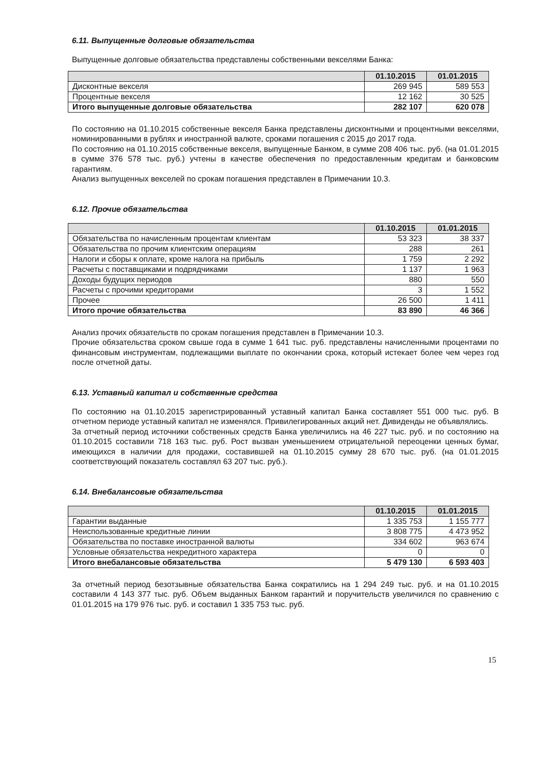6.11. Выпущенные долговые обязательства
Выпущенные долговые обязательства представлены собственными векселями Банка:
| | 01.10.2015 | 01.01.2015 |
| --- | --- | --- |
| Дисконтные векселя | 269 945 | 589 553 |
| Процентные векселя | 12 162 | 30 525 |
| Итого выпущенные долговые обязательства | 282 107 | 620 078 |
По состоянию на 01.10.2015 собственные векселя Банка представлены дисконтными и процентными векселями, номинированными в рублях и иностранной валюте, сроками погашения с 2015 до 2017 года.
По состоянию на 01.10.2015 собственные векселя, выпущенные Банком, в сумме 208 406 тыс. руб. (на 01.01.2015 в сумме 376 578 тыс. руб.) учтены в качестве обеспечения по предоставленным кредитам и банковским гарантиям.
Анализ выпущенных векселей по срокам погашения представлен в Примечании 10.3.
6.12. Прочие обязательства
| | 01.10.2015 | 01.01.2015 |
| --- | --- | --- |
| Обязательства по начисленным процентам клиентам | 53 323 | 38 337 |
| Обязательства по прочим клиентским операциям | 288 | 261 |
| Налоги и сборы к оплате, кроме налога на прибыль | 1 759 | 2 292 |
| Расчеты с поставщиками и подрядчиками | 1 137 | 1 963 |
| Доходы будущих периодов | 880 | 550 |
| Расчеты с прочими кредиторами | 3 | 1 552 |
| Прочее | 26 500 | 1 411 |
| Итого прочие обязательства | 83 890 | 46 366 |
Анализ прочих обязательств по срокам погашения представлен в Примечании 10.3.
Прочие обязательства сроком свыше года в сумме 1 641 тыс. руб. представлены начисленными процентами по финансовым инструментам, подлежащими выплате по окончании срока, который истекает более чем через год после отчетной даты.
6.13. Уставный капитал и собственные средства
По состоянию на 01.10.2015 зарегистрированный уставный капитал Банка составляет 551 000 тыс. руб. В отчетном периоде уставный капитал не изменялся. Привилегированных акций нет. Дивиденды не объявлялись.
За отчетный период источники собственных средств Банка увеличились на 46 227 тыс. руб. и по состоянию на 01.10.2015 составили 718 163 тыс. руб. Рост вызван уменьшением отрицательной переоценки ценных бумаг, имеющихся в наличии для продажи, составившей на 01.10.2015 сумму 28 670 тыс. руб. (на 01.01.2015 соответствующий показатель составлял 63 207 тыс. руб.).
6.14. Внебалансовые обязательства
| | 01.10.2015 | 01.01.2015 |
| --- | --- | --- |
| Гарантии выданные | 1 335 753 | 1 155 777 |
| Неиспользованные кредитные линии | 3 808 775 | 4 473 952 |
| Обязательства по поставке иностранной валюты | 334 602 | 963 674 |
| Условные обязательства некредитного характера | 0 | 0 |
| Итого внебалансовые обязательства | 5 479 130 | 6 593 403 |
За отчетный период безотзывные обязательства Банка сократились на 1 294 249 тыс. руб. и на 01.10.2015 составили 4 143 377 тыс. руб. Объем выданных Банком гарантий и поручительств увеличился по сравнению с 01.01.2015 на 179 976 тыс. руб. и составил 1 335 753 тыс. руб.
15